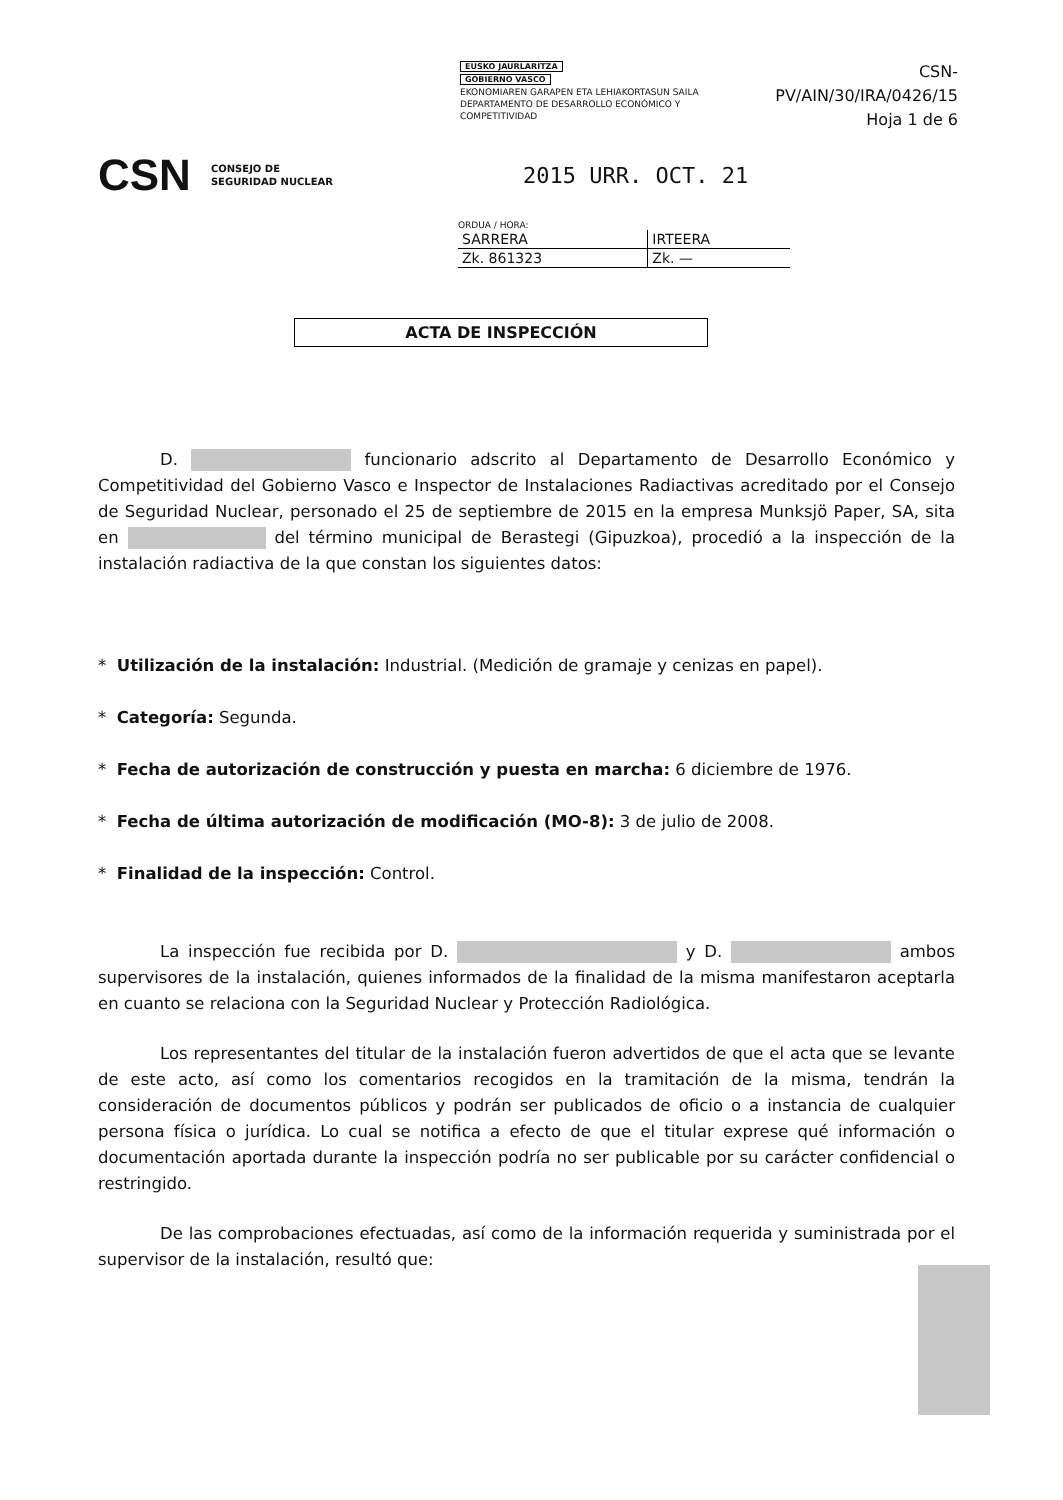EUSKO JAURLARITZA
GOBIERNO VASCO
EKONOMIAREN GARAPEN ETA LEHIAKORTASUN SAILA
DEPARTAMENTO DE DESARROLLO ECONÓMICO Y COMPETITIVIDAD
CSN-PV/AIN/30/IRA/0426/15
Hoja 1 de 6
CSN CONSEJO DE
SEGURIDAD NUCLEAR 2015 URR. OCT. 21
ORDUA / HORA:
| SARRERA | IRTEERA |
| Zk. 861323 | Zk. — |
ACTA DE INSPECCIÓN
D. funcionario adscrito al Departamento de Desarrollo Económico y Competitividad del Gobierno Vasco e Inspector de Instalaciones Radiactivas acreditado por el Consejo de Seguridad Nuclear, personado el 25 de septiembre de 2015 en la empresa Munksjö Paper, SA, sita en del término municipal de Berastegi (Gipuzkoa), procedió a la inspección de la instalación radiactiva de la que constan los siguientes datos:
* Utilización de la instalación: Industrial. (Medición de gramaje y cenizas en papel).
* Categoría: Segunda.
* Fecha de autorización de construcción y puesta en marcha: 6 diciembre de 1976.
* Fecha de última autorización de modificación (MO-8): 3 de julio de 2008.
* Finalidad de la inspección: Control.
La inspección fue recibida por D. y D. ambos supervisores de la instalación, quienes informados de la finalidad de la misma manifestaron aceptarla en cuanto se relaciona con la Seguridad Nuclear y Protección Radiológica.
Los representantes del titular de la instalación fueron advertidos de que el acta que se levante de este acto, así como los comentarios recogidos en la tramitación de la misma, tendrán la consideración de documentos públicos y podrán ser publicados de oficio o a instancia de cualquier persona física o jurídica. Lo cual se notifica a efecto de que el titular exprese qué información o documentación aportada durante la inspección podría no ser publicable por su carácter confidencial o restringido.
De las comprobaciones efectuadas, así como de la información requerida y suministrada por el supervisor de la instalación, resultó que: